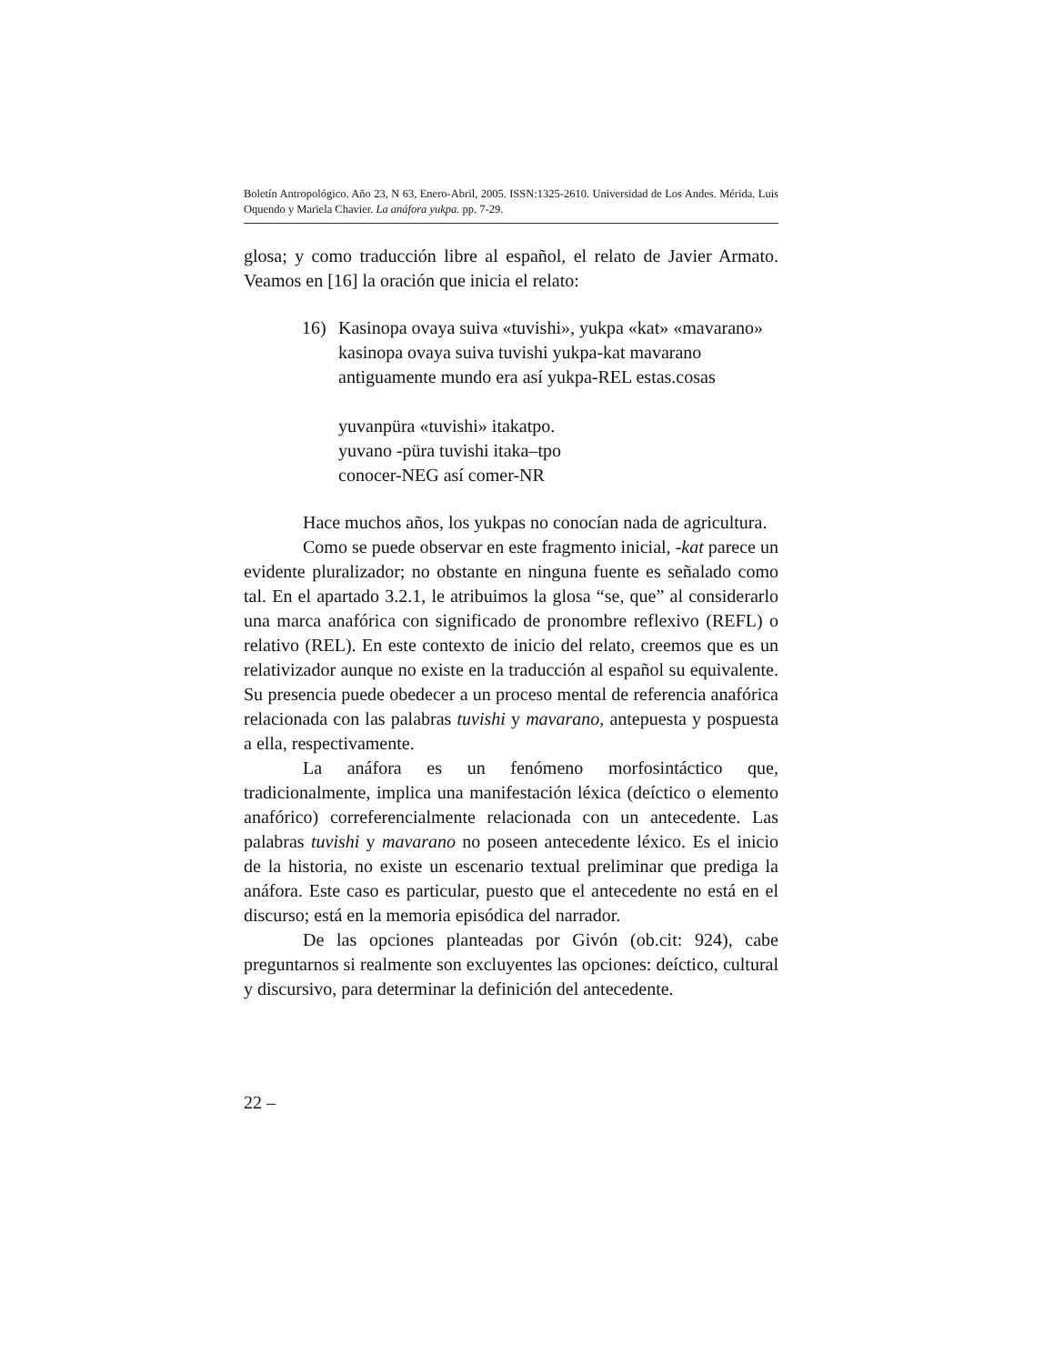Boletín Antropológico. Año 23, N 63, Enero-Abril, 2005. ISSN:1325-2610. Universidad de Los Andes. Mérida. Luis Oquendo y Mariela Chavier. La anáfora yukpa. pp. 7-29.
glosa; y como traducción libre al español, el relato de Javier Armato. Veamos en [16] la oración que inicia el relato:
16) Kasinopa ovaya suiva «tuvishi», yukpa «kat» «mavarano»
kasinopa ovaya suiva tuvishi yukpa-kat mavarano
antiguamente mundo era así yukpa-REL estas.cosas
yuvanpüra «tuvishi» itakatpo.
yuvano -püra tuvishi itaka–tpo
conocer-NEG así comer-NR
Hace muchos años, los yukpas no conocían nada de agricultura.
Como se puede observar en este fragmento inicial, -kat parece un evidente pluralizador; no obstante en ninguna fuente es señalado como tal. En el apartado 3.2.1, le atribuimos la glosa “se, que” al considerarlo una marca anafórica con significado de pronombre reflexivo (REFL) o relativo (REL). En este contexto de inicio del relato, creemos que es un relativizador aunque no existe en la traducción al español su equivalente. Su presencia puede obedecer a un proceso mental de referencia anafórica relacionada con las palabras tuvishi y mavarano, antepuesta y pospuesta a ella, respectivamente.
La anáfora es un fenómeno morfosintáctico que, tradicionalmente, implica una manifestación léxica (deíctico o elemento anafórico) correferencialmente relacionada con un antecedente. Las palabras tuvishi y mavarano no poseen antecedente léxico. Es el inicio de la historia, no existe un escenario textual preliminar que prediga la anáfora. Este caso es particular, puesto que el antecedente no está en el discurso; está en la memoria episódica del narrador.
De las opciones planteadas por Givón (ob.cit: 924), cabe preguntarnos si realmente son excluyentes las opciones: deíctico, cultural y discursivo, para determinar la definición del antecedente.
22 –